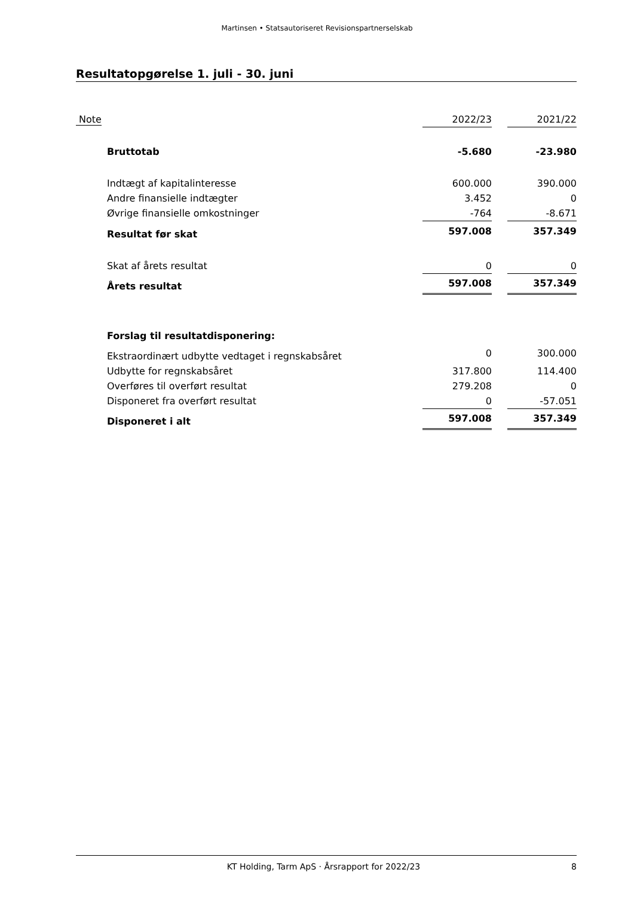Martinsen • Statsautoriseret Revisionspartnerselskab
Resultatopgørelse 1. juli - 30. juni
| Note | | 2022/23 | | 2021/22 |
| --- | --- | --- | --- | --- |
| | Bruttotab | -5.680 | | -23.980 |
| | Indtægt af kapitalinteresse | 600.000 | | 390.000 |
| | Andre finansielle indtægter | 3.452 | | 0 |
| | Øvrige finansielle omkostninger | -764 | | -8.671 |
| | Resultat før skat | 597.008 | | 357.349 |
| | Skat af årets resultat | 0 | | 0 |
| | Årets resultat | 597.008 | | 357.349 |
| | Forslag til resultatdisponering: | | | |
| | Ekstraordinært udbytte vedtaget i regnskabsåret | 0 | | 300.000 |
| | Udbytte for regnskabsåret | 317.800 | | 114.400 |
| | Overføres til overført resultat | 279.208 | | 0 |
| | Disponeret fra overført resultat | 0 | | -57.051 |
| | Disponeret i alt | 597.008 | | 357.349 |
KT Holding, Tarm ApS · Årsrapport for 2022/23 8